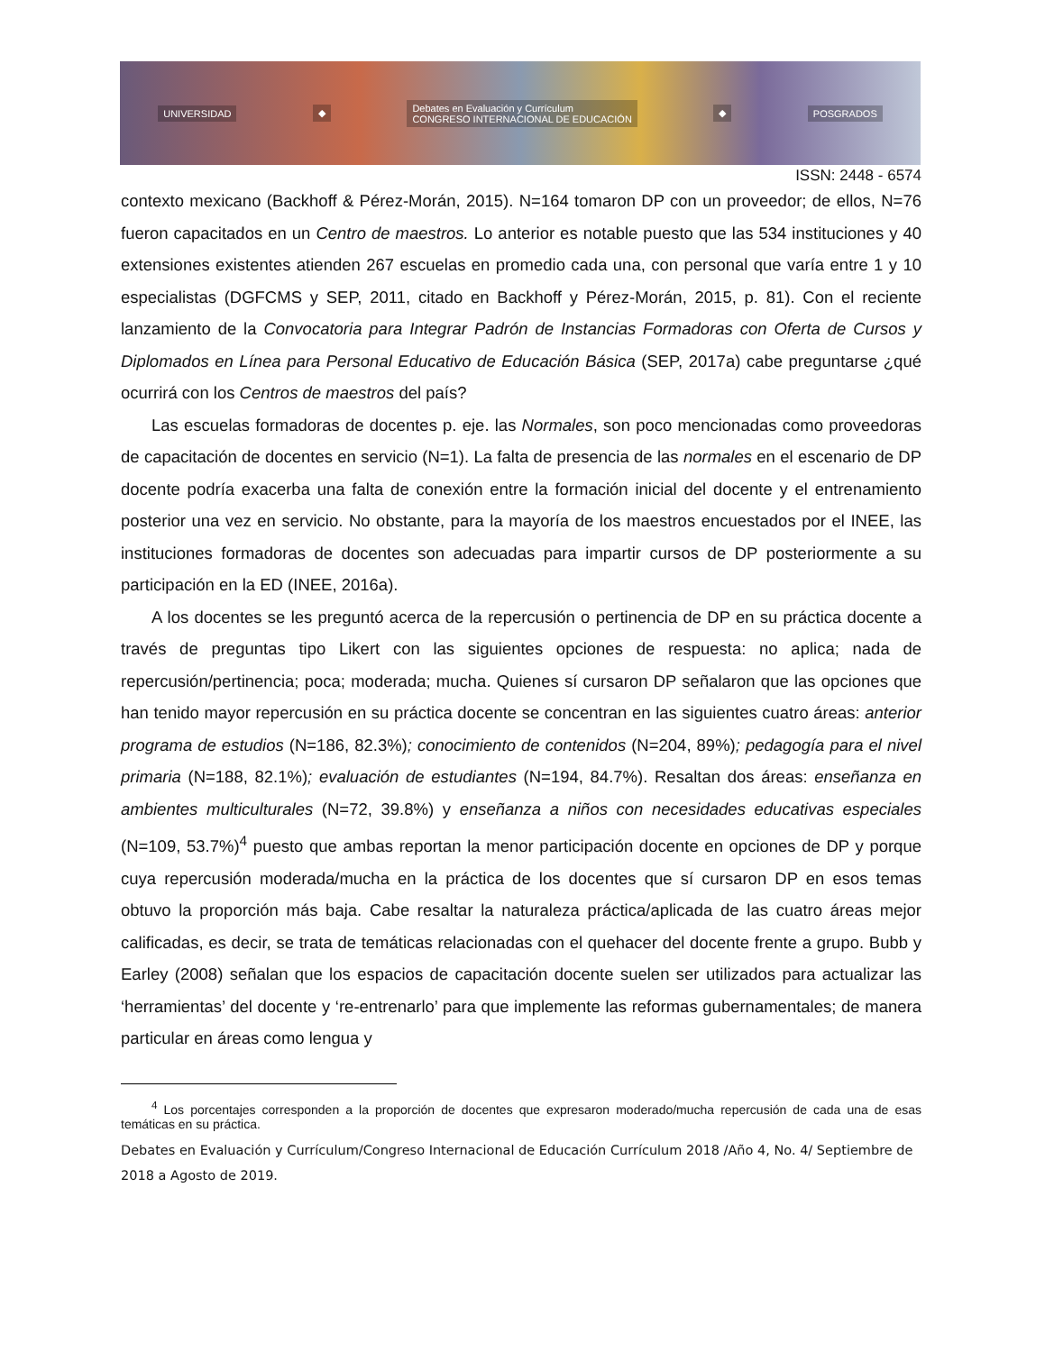UNIVERSIDAD ◆ Debates en Evaluación y Currículum
CONGRESO INTERNACIONAL DE EDUCACIÓN ◆ POSGRADOS
ISSN: 2448 - 6574
contexto mexicano (Backhoff & Pérez-Morán, 2015). N=164 tomaron DP con un proveedor; de ellos, N=76 fueron capacitados en un Centro de maestros. Lo anterior es notable puesto que las 534 instituciones y 40 extensiones existentes atienden 267 escuelas en promedio cada una, con personal que varía entre 1 y 10 especialistas (DGFCMS y SEP, 2011, citado en Backhoff y Pérez-Morán, 2015, p. 81). Con el reciente lanzamiento de la Convocatoria para Integrar Padrón de Instancias Formadoras con Oferta de Cursos y Diplomados en Línea para Personal Educativo de Educación Básica (SEP, 2017a) cabe preguntarse ¿qué ocurrirá con los Centros de maestros del país?
Las escuelas formadoras de docentes p. eje. las Normales, son poco mencionadas como proveedoras de capacitación de docentes en servicio (N=1). La falta de presencia de las normales en el escenario de DP docente podría exacerba una falta de conexión entre la formación inicial del docente y el entrenamiento posterior una vez en servicio. No obstante, para la mayoría de los maestros encuestados por el INEE, las instituciones formadoras de docentes son adecuadas para impartir cursos de DP posteriormente a su participación en la ED (INEE, 2016a).
A los docentes se les preguntó acerca de la repercusión o pertinencia de DP en su práctica docente a través de preguntas tipo Likert con las siguientes opciones de respuesta: no aplica; nada de repercusión/pertinencia; poca; moderada; mucha. Quienes sí cursaron DP señalaron que las opciones que han tenido mayor repercusión en su práctica docente se concentran en las siguientes cuatro áreas: anterior programa de estudios (N=186, 82.3%); conocimiento de contenidos (N=204, 89%); pedagogía para el nivel primaria (N=188, 82.1%); evaluación de estudiantes (N=194, 84.7%). Resaltan dos áreas: enseñanza en ambientes multiculturales (N=72, 39.8%) y enseñanza a niños con necesidades educativas especiales (N=109, 53.7%)<sup>4</sup> puesto que ambas reportan la menor participación docente en opciones de DP y porque cuya repercusión moderada/mucha en la práctica de los docentes que sí cursaron DP en esos temas obtuvo la proporción más baja. Cabe resaltar la naturaleza práctica/aplicada de las cuatro áreas mejor calificadas, es decir, se trata de temáticas relacionadas con el quehacer del docente frente a grupo. Bubb y Earley (2008) señalan que los espacios de capacitación docente suelen ser utilizados para actualizar las ‘herramientas’ del docente y ‘re-entrenarlo’ para que implemente las reformas gubernamentales; de manera particular en áreas como lengua y
<sup>4</sup> Los porcentajes corresponden a la proporción de docentes que expresaron moderado/mucha repercusión de cada una de esas temáticas en su práctica.
Debates en Evaluación y Currículum/Congreso Internacional de Educación Currículum 2018 /Año 4, No. 4/ Septiembre de 2018 a Agosto de 2019.